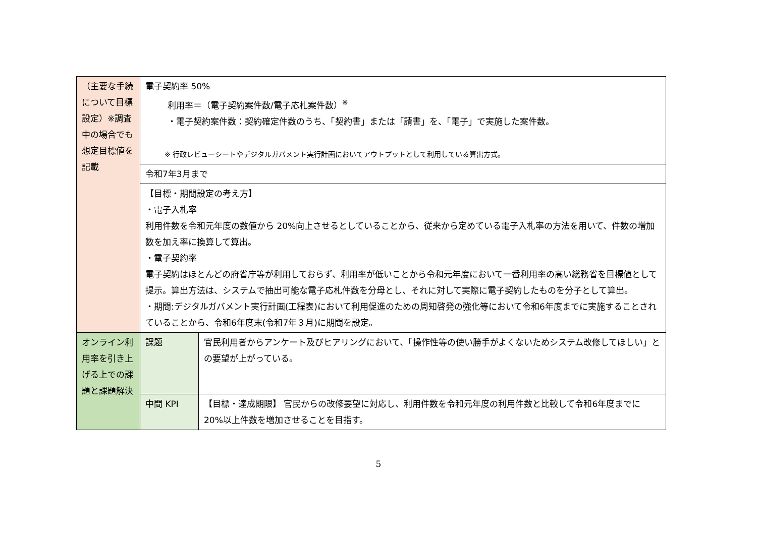| （主要な手続について目標設定）※調査中の場合でも想定目標値を記載 | 電子契約率 50% 利用率＝（電子契約案件数/電子応札案件数）<sup>※</sup> ・電子契約案件数：契約確定件数のうち、「契約書」または「請書」を、「電子」で実施した案件数。 ※ 行政レビューシートやデジタルガバメント実行計画においてアウトプットとして利用している算出方式。 | |
| | 令和7年3月まで | |
| | 【目標・期間設定の考え方】 ・電子入札率 利用件数を令和元年度の数値から 20%向上させるとしていることから、従来から定めている電子入札率の方法を用いて、件数の増加数を加え率に換算して算出。 ・電子契約率 電子契約はほとんどの府省庁等が利用しておらず、利用率が低いことから令和元年度において一番利用率の高い総務省を目標値として提示。算出方法は、システムで抽出可能な電子応札件数を分母とし、それに対して実際に電子契約したものを分子として算出。 ・期間:デジタルガバメント実行計画(工程表)において利用促進のための周知啓発の強化等において令和6年度までに実施することされていることから、令和6年度末(令和7年３月)に期間を設定。 | |
| オンライン利用率を引き上げる上での課題と課題解決 | 課題 | 官民利用者からアンケート及びヒアリングにおいて、「操作性等の使い勝手がよくないためシステム改修してほしい」との要望が上がっている。 |
| | 中間 KPI | 【目標・達成期限】 官民からの改修要望に対応し、利用件数を令和元年度の利用件数と比較して令和6年度までに 20%以上件数を増加させることを目指す。 |
5